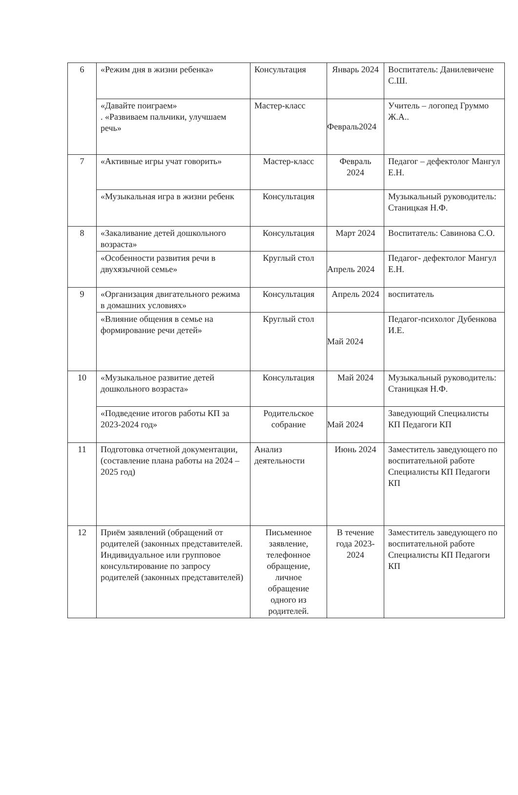| 6 | «Режим дня в жизни ребенка» | Консультация | Январь 2024 | Воспитатель: Данилевичене С.Ш. |
| | «Давайте поиграем» . «Развиваем пальчики, улучшаем речь» | Мастер-класс | Февраль2024 | Учитель – логопед Груммо Ж.А.. |
| 7 | «Активные игры учат говорить» | Мастер-класс | Февраль 2024 | Педагог – дефектолог Мангул Е.Н. |
| | «Музыкальная игра в жизни ребенк | Консультация | | Музыкальный руководитель: Станицкая Н.Ф. |
| 8 | «Закаливание детей дошкольного возраста» | Консультация | Март 2024 | Воспитатель: Савинова С.О. |
| | «Особенности развития речи в двухязычной семье» | Круглый стол | Апрель 2024 | Педагог- дефектолог Мангул Е.Н. |
| 9 | «Организация двигательного режима в домашних условиях» | Консультация | Апрель 2024 | воспитатель |
| | «Влияние общения в семье на формирование речи детей» | Круглый стол | Май 2024 | Педагог-психолог Дубенкова И.Е. |
| 10 | «Музыкальное развитие детей дошкольного возраста» | Консультация | Май 2024 | Музыкальный руководитель: Станицкая Н.Ф. |
| | «Подведение итогов работы КП за 2023-2024 год» | Родительское собрание | Май 2024 | Заведующий Специалисты КП Педагоги КП |
| 11 | Подготовка отчетной документации, (составление плана работы на 2024 – 2025 год) | Анализ деятельности | Июнь 2024 | Заместитель заведующего по воспитательной работе Специалисты КП Педагоги КП |
| 12 | Приём заявлений (обращений от родителей (законных представителей. Индивидуальное или групповое консультирование по запросу родителей (законных представителей) | Письменное заявление, телефонное обращение, личное обращение одного из родителей. | В течение года 2023-2024 | Заместитель заведующего по воспитательной работе Специалисты КП Педагоги КП |